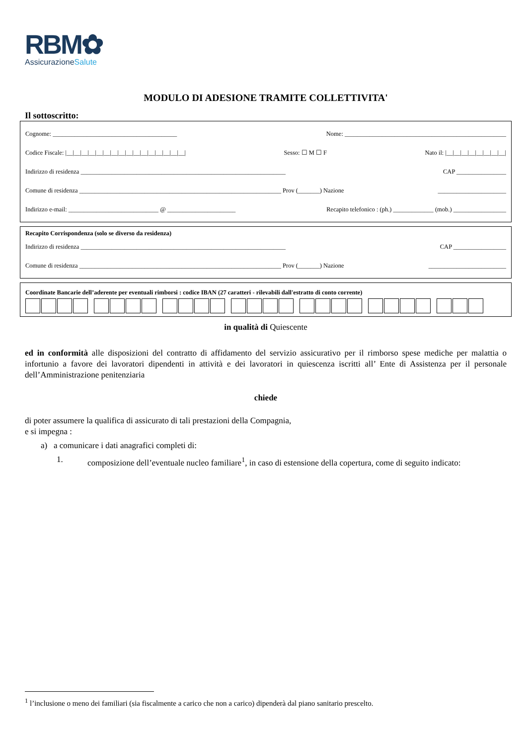RBM✿
AssicurazioneSalute
MODULO DI ADESIONE TRAMITE COLLETTIVITA'
Il sottoscritto:
Cognome: ________________________________________ Nome: ____________________________________________________
Codice Fiscale: |__|__|__|__|__|__|__|__|__|__|__|__|__|__|__|__| Sesso: ☐ M ☐ F Nato il: |__|__|__|__|__|__|__|__|
Indirizzo di residenza __________________________________________________________________ CAP ________________
Comune di residenza _________________________________________________________________ Prov (_______) Nazione ______________________
Indirizzo e-mail: _____________________________ @ ______________________ Recapito telefonico : (ph.) _____________ (mob.) _________________
Recapito Corrispondenza (solo se diverso da residenza)
Indirizzo di residenza __________________________________________________________________ CAP _________________
Comune di residenza _________________________________________________________________ Prov (_______) Nazione _________________________
Coordinate Bancarie dell’aderente per eventuali rimborsi : codice IBAN (27 caratteri - rilevabili dall'estratto di conto corrente)
in qualità di Quiescente
ed in conformità alle disposizioni del contratto di affidamento del servizio assicurativo per il rimborso spese mediche per malattia o infortunio a favore dei lavoratori dipendenti in attività e dei lavoratori in quiescenza iscritti all’ Ente di Assistenza per il personale dell’Amministrazione penitenziaria
chiede
di poter assumere la qualifica di assicurato di tali prestazioni della Compagnia,
e si impegna :
a) a comunicare i dati anagrafici completi di:
1. composizione dell’eventuale nucleo familiare<sup>1</sup>, in caso di estensione della copertura, come di seguito indicato:
<sup>1</sup> l’inclusione o meno dei familiari (sia fiscalmente a carico che non a carico) dipenderà dal piano sanitario prescelto.